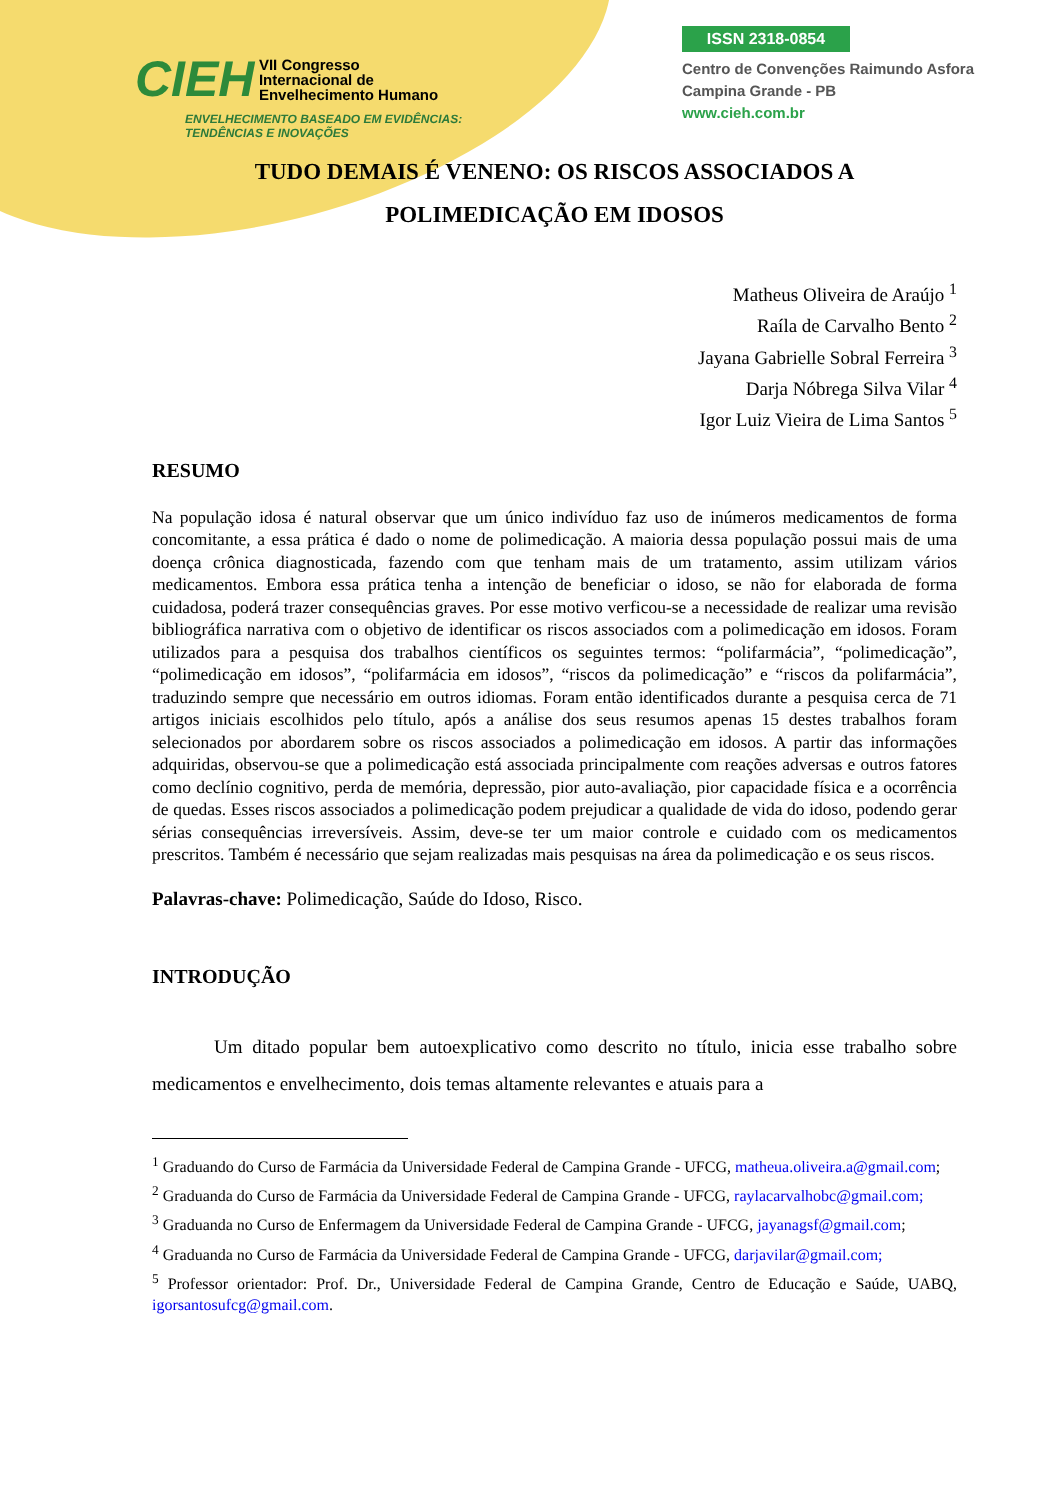CIEH VII Congresso
Internacional de
Envelhecimento Humano
ENVELHECIMENTO BASEADO EM EVIDÊNCIAS:
TENDÊNCIAS E INOVAÇÕES
ISSN 2318-0854
Centro de Convenções Raimundo Asfora
Campina Grande - PB
www.cieh.com.br
TUDO DEMAIS É VENENO: OS RISCOS ASSOCIADOS A POLIMEDICAÇÃO EM IDOSOS
Matheus Oliveira de Araújo <sup>1</sup>
Raíla de Carvalho Bento <sup>2</sup>
Jayana Gabrielle Sobral Ferreira <sup>3</sup>
Darja Nóbrega Silva Vilar <sup>4</sup>
Igor Luiz Vieira de Lima Santos <sup>5</sup>
RESUMO
Na população idosa é natural observar que um único indivíduo faz uso de inúmeros medicamentos de forma concomitante, a essa prática é dado o nome de polimedicação. A maioria dessa população possui mais de uma doença crônica diagnosticada, fazendo com que tenham mais de um tratamento, assim utilizam vários medicamentos. Embora essa prática tenha a intenção de beneficiar o idoso, se não for elaborada de forma cuidadosa, poderá trazer consequências graves. Por esse motivo verficou-se a necessidade de realizar uma revisão bibliográfica narrativa com o objetivo de identificar os riscos associados com a polimedicação em idosos. Foram utilizados para a pesquisa dos trabalhos científicos os seguintes termos: “polifarmácia”, “polimedicação”, “polimedicação em idosos”, “polifarmácia em idosos”, “riscos da polimedicação” e “riscos da polifarmácia”, traduzindo sempre que necessário em outros idiomas. Foram então identificados durante a pesquisa cerca de 71 artigos iniciais escolhidos pelo título, após a análise dos seus resumos apenas 15 destes trabalhos foram selecionados por abordarem sobre os riscos associados a polimedicação em idosos. A partir das informações adquiridas, observou-se que a polimedicação está associada principalmente com reações adversas e outros fatores como declínio cognitivo, perda de memória, depressão, pior auto-avaliação, pior capacidade física e a ocorrência de quedas. Esses riscos associados a polimedicação podem prejudicar a qualidade de vida do idoso, podendo gerar sérias consequências irreversíveis. Assim, deve-se ter um maior controle e cuidado com os medicamentos prescritos. Também é necessário que sejam realizadas mais pesquisas na área da polimedicação e os seus riscos.
Palavras-chave: Polimedicação, Saúde do Idoso, Risco.
INTRODUÇÃO
Um ditado popular bem autoexplicativo como descrito no título, inicia esse trabalho sobre medicamentos e envelhecimento, dois temas altamente relevantes e atuais para a
<sup>1</sup> Graduando do Curso de Farmácia da Universidade Federal de Campina Grande - UFCG, matheua.oliveira.a@gmail.com;
<sup>2</sup> Graduanda do Curso de Farmácia da Universidade Federal de Campina Grande - UFCG, raylacarvalhobc@gmail.com;
<sup>3</sup> Graduanda no Curso de Enfermagem da Universidade Federal de Campina Grande - UFCG, jayanagsf@gmail.com;
<sup>4</sup> Graduanda no Curso de Farmácia da Universidade Federal de Campina Grande - UFCG, darjavilar@gmail.com;
<sup>5</sup> Professor orientador: Prof. Dr., Universidade Federal de Campina Grande, Centro de Educação e Saúde, UABQ, igorsantosufcg@gmail.com.